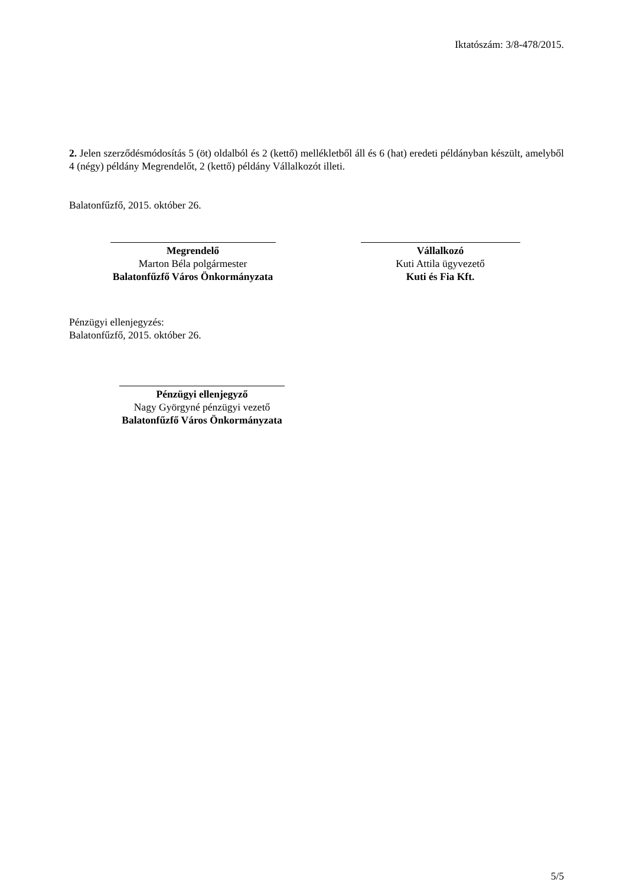Iktatószám: 3/8-478/2015.
2. Jelen szerződésmódosítás 5 (öt) oldalból és 2 (kettő) mellékletből áll és 6 (hat) eredeti példányban készült, amelyből 4 (négy) példány Megrendelőt, 2 (kettő) példány Vállalkozót illeti.
Balatonfűzfő, 2015. október 26.
Megrendelő
Marton Béla polgármester
Balatonfűzfő Város Önkormányzata
Vállalkozó
Kuti Attila ügyvezető
Kuti és Fia Kft.
Pénzügyi ellenjegyzés:
Balatonfűzfő, 2015. október 26.
Pénzügyi ellenjegyző
Nagy Györgyné pénzügyi vezető
Balatonfűzfő Város Önkormányzata
5/5